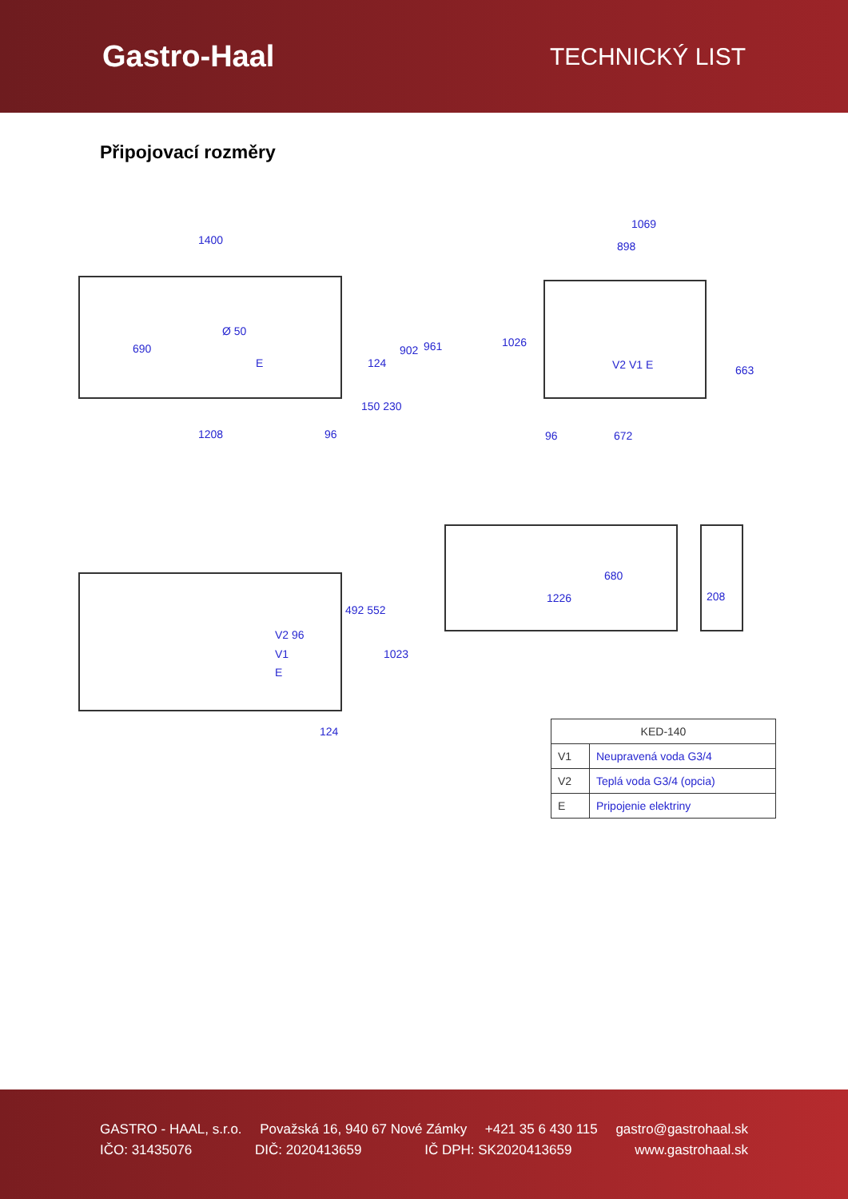Gastro-Haal
TECHNICKÝ LIST
Připojovací rozměry
1400
690
Ø 50
E 124
902 961
150 230
1208 96
1069
898
1026
V2 V1 E 663
96 672
V2 96
V1
E
492 552
1023
124
1226
680
208
| KED-140 | |
| --- | --- |
| V1 | Neupravená voda G3/4 |
| V2 | Teplá voda G3/4 (opcia) |
| E | Pripojenie elektriny |
GASTRO - HAAL, s.r.o. Považská 16, 940 67 Nové Zámky +421 35 6 430 115 gastro@gastrohaal.sk
IČO: 31435076 DIČ: 2020413659 IČ DPH: SK2020413659 www.gastrohaal.sk